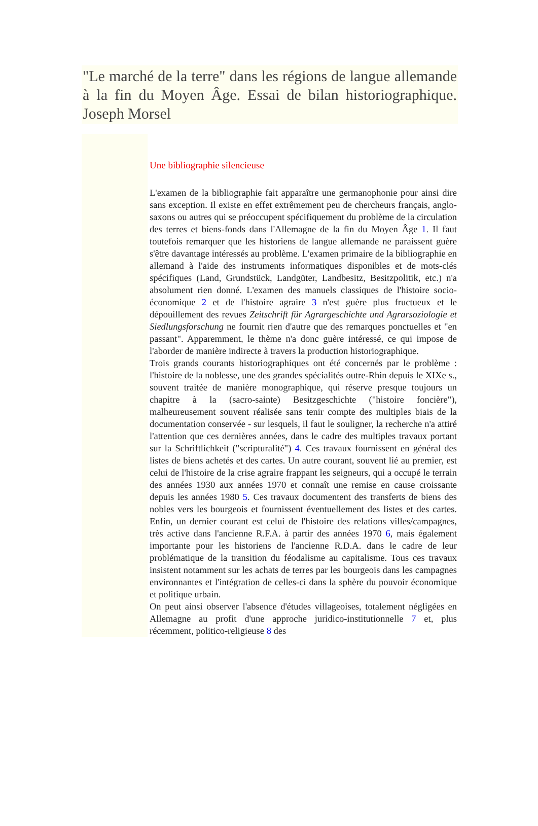"Le marché de la terre" dans les régions de langue allemande à la fin du Moyen Âge. Essai de bilan historiographique. Joseph Morsel
Une bibliographie silencieuse
L'examen de la bibliographie fait apparaître une germanophonie pour ainsi dire sans exception. Il existe en effet extrêmement peu de chercheurs français, anglo-saxons ou autres qui se préoccupent spécifiquement du problème de la circulation des terres et biens-fonds dans l'Allemagne de la fin du Moyen Âge 1. Il faut toutefois remarquer que les historiens de langue allemande ne paraissent guère s'être davantage intéressés au problème. L'examen primaire de la bibliographie en allemand à l'aide des instruments informatiques disponibles et de mots-clés spécifiques (Land, Grundstück, Landgüter, Landbesitz, Besitzpolitik, etc.) n'a absolument rien donné. L'examen des manuels classiques de l'histoire socio-économique 2 et de l'histoire agraire 3 n'est guère plus fructueux et le dépouillement des revues Zeitschrift für Agrargeschichte und Agrarsoziologie et Siedlungsforschung ne fournit rien d'autre que des remarques ponctuelles et "en passant". Apparemment, le thème n'a donc guère intéressé, ce qui impose de l'aborder de manière indirecte à travers la production historiographique.
Trois grands courants historiographiques ont été concernés par le problème : l'histoire de la noblesse, une des grandes spécialités outre-Rhin depuis le XIXe s., souvent traitée de manière monographique, qui réserve presque toujours un chapitre à la (sacro-sainte) Besitzgeschichte ("histoire foncière"), malheureusement souvent réalisée sans tenir compte des multiples biais de la documentation conservée - sur lesquels, il faut le souligner, la recherche n'a attiré l'attention que ces dernières années, dans le cadre des multiples travaux portant sur la Schriftlichkeit ("scripturalité") 4. Ces travaux fournissent en général des listes de biens achetés et des cartes. Un autre courant, souvent lié au premier, est celui de l'histoire de la crise agraire frappant les seigneurs, qui a occupé le terrain des années 1930 aux années 1970 et connaît une remise en cause croissante depuis les années 1980 5. Ces travaux documentent des transferts de biens des nobles vers les bourgeois et fournissent éventuellement des listes et des cartes. Enfin, un dernier courant est celui de l'histoire des relations villes/campagnes, très active dans l'ancienne R.F.A. à partir des années 1970 6, mais également importante pour les historiens de l'ancienne R.D.A. dans le cadre de leur problématique de la transition du féodalisme au capitalisme. Tous ces travaux insistent notamment sur les achats de terres par les bourgeois dans les campagnes environnantes et l'intégration de celles-ci dans la sphère du pouvoir économique et politique urbain.
On peut ainsi observer l'absence d'études villageoises, totalement négligées en Allemagne au profit d'une approche juridico-institutionnelle 7 et, plus récemment, politico-religieuse 8 des